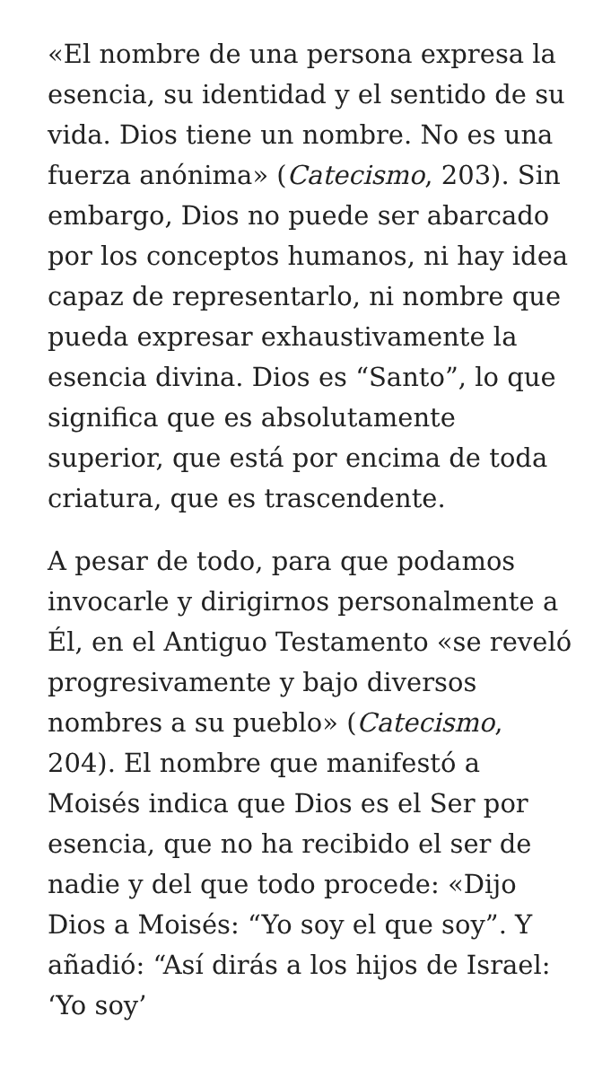«El nombre de una persona expresa la esencia, su identidad y el sentido de su vida. Dios tiene un nombre. No es una fuerza anónima» (Catecismo, 203). Sin embargo, Dios no puede ser abarcado por los conceptos humanos, ni hay idea capaz de representarlo, ni nombre que pueda expresar exhaustivamente la esencia divina. Dios es “Santo”, lo que significa que es absolutamente superior, que está por encima de toda criatura, que es trascendente.
A pesar de todo, para que podamos invocarle y dirigirnos personalmente a Él, en el Antiguo Testamento «se reveló progresivamente y bajo diversos nombres a su pueblo» (Catecismo, 204). El nombre que manifestó a Moisés indica que Dios es el Ser por esencia, que no ha recibido el ser de nadie y del que todo procede: «Dijo Dios a Moisés: “Yo soy el que soy”. Y añadió: “Así dirás a los hijos de Israel: ‘Yo soy’